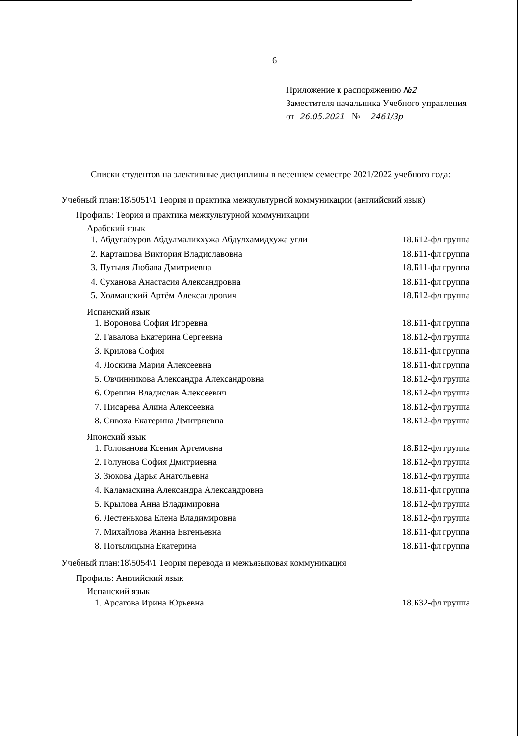6
Приложение к распоряжению №2
Заместителя начальника Учебного управления
от 26.05.2021 № 2461/3р
Списки студентов на элективные дисциплины в весеннем семестре 2021/2022 учебного года:
Учебный план:18\5051\1 Теория и практика межкультурной коммуникации (английский язык)
Профиль: Теория и практика межкультурной коммуникации
Арабский язык
1. Абдугафуров Абдулмаликхужа Абдулхамидхужа угли 18.Б12-фл группа
2. Карташова Виктория Владиславовна 18.Б11-фл группа
3. Путыля Любава Дмитриевна 18.Б11-фл группа
4. Суханова Анастасия Александровна 18.Б11-фл группа
5. Холманский Артём Александрович 18.Б12-фл группа
Испанский язык
1. Воронова София Игоревна 18.Б11-фл группа
2. Гавалова Екатерина Сергеевна 18.Б12-фл группа
3. Крилова София 18.Б11-фл группа
4. Лоскина Мария Алексеевна 18.Б11-фл группа
5. Овчинникова Александра Александровна 18.Б12-фл группа
6. Орешин Владислав Алексеевич 18.Б12-фл группа
7. Писарева Алина Алексеевна 18.Б12-фл группа
8. Сивоха Екатерина Дмитриевна 18.Б12-фл группа
Японский язык
1. Голованова Ксения Артемовна 18.Б12-фл группа
2. Голунова София Дмитриевна 18.Б12-фл группа
3. Зюкова Дарья Анатольевна 18.Б12-фл группа
4. Каламаскина Александра Александровна 18.Б11-фл группа
5. Крылова Анна Владимировна 18.Б12-фл группа
6. Лестенькова Елена Владимировна 18.Б12-фл группа
7. Михайлова Жанна Евгеньевна 18.Б11-фл группа
8. Потылицына Екатерина 18.Б11-фл группа
Учебный план:18\5054\1 Теория перевода и межъязыковая коммуникация
Профиль: Английский язык
Испанский язык
1. Арсагова Ирина Юрьевна 18.Б32-фл группа